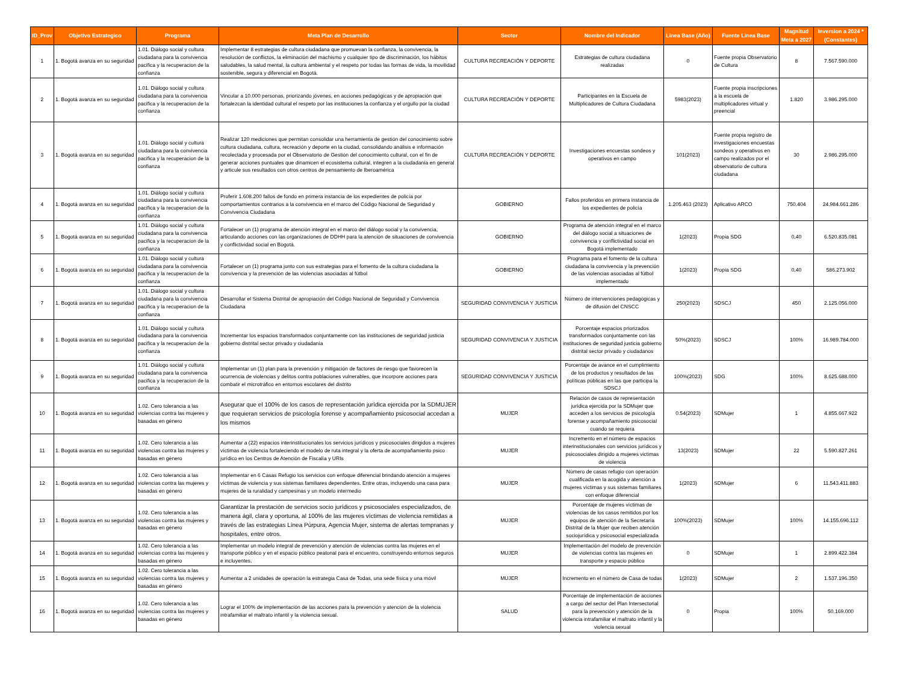| ID_Prov | Objetivo Estrategico | Programa | Meta Plan de Desarrollo | Sector | Nombre del Indicador | Linea Base (Año) | Fuente Linea Base | Magnitud Meta a 2027 | Inversion a 2024 * (Constantes) |
| --- | --- | --- | --- | --- | --- | --- | --- | --- | --- |
| 1 | 1. Bogotá avanza en su seguridad | 1.01. Diálogo social y cultura ciudadana para la convivencia pacifica y la recuperacion de la confianza | Implementar 8 estrategias de cultura ciudadana que promuevan la confianza, la convivencia, la resolución de conflictos, la eliminación del machismo y cualquier tipo de discriminación, los hábitos saludables, la salud mental, la cultura ambiental y el respeto por todas las formas de vida, la movilidad sostenible, segura y diferencial en Bogotá. | CULTURA RECREACIÓN Y DEPORTE | Estrategias de cultura ciudadana realizadas | 0 | Fuente propia Observatorio de Cultura | 8 | 7.567.590.000 |
| 2 | 1. Bogotá avanza en su seguridad | 1.01. Diálogo social y cultura ciudadana para la convivencia pacifica y la recuperacion de la confianza | Vincular a 10.000 personas, priorizando jóvenes, en acciones pedagógicas y de apropiación que fortalezcan la identidad cultural el respeto por las instituciones la confianza y el orgullo por la ciudad | CULTURA RECREACIÓN Y DEPORTE | Participantes en la Escuela de Multiplicadores de Cultura Ciudadana | 5983(2023) | Fuente propia inscripciones a la escuela de multiplicadores virtual y preencial | 1.820 | 3.986.295.000 |
| 3 | 1. Bogotá avanza en su seguridad | 1.01. Diálogo social y cultura ciudadana para la convivencia pacifica y la recuperacion de la confianza | Realizar 120 mediciones que permitan consolidar una herramienta de gestión del conocimiento sobre cultura ciudadana, cultura, recreación y deporte en la ciudad, consolidando análisis e información recolectada y procesada por el Observatorio de Gestión del conocimiento cultural, con el fin de generar acciones puntuales que dinamicen el ecosistema cultural, integren a la ciudadanía en general y articule sus resultados con otros centros de pensamiento de Iberoamérica | CULTURA RECREACIÓN Y DEPORTE | Investigaciones encuestas sondeos y operativos en campo | 101(2023) | Fuente propia registro de investigaciones encuestas sondeos y operativos en campo realizados por el observatorio de cultura ciudadana | 30 | 2.986.295.000 |
| 4 | 1. Bogotá avanza en su seguridad | 1.01. Diálogo social y cultura ciudadana para la convivencia pacifica y la recuperacion de la confianza | Proferir 1.608.200 fallos de fondo en primera instancia de los expedientes de policía por comportamientos contrarios a la convivencia en el marco del Código Nacional de Seguridad y Convivencia Ciudadana | GOBIERNO | Fallos proferidos en primera instancia de los expedientes de policía | 1.205.463 (2023) | Aplicativo ARCO | 750.404 | 24.984.661.286 |
| 5 | 1. Bogotá avanza en su seguridad | 1.01. Diálogo social y cultura ciudadana para la convivencia pacifica y la recuperacion de la confianza | Fortalecer un (1) programa de atención integral en el marco del diálogo social y la convivencia, articulando acciones con las organizaciones de DDHH para la atención de situaciones de convivencia y conflictividad social en Bogotá. | GOBIERNO | Programa de atención integral en el marco del diálogo social a situaciones de convivencia y conflictividad social en Bogotá implementado | 1(2023) | Propia SDG | 0,40 | 6.520.835.081 |
| 6 | 1. Bogotá avanza en su seguridad | 1.01. Diálogo social y cultura ciudadana para la convivencia pacifica y la recuperacion de la confianza | Fortalecer un (1) programa junto con sus estrategias para el fomento de la cultura ciudadana la convivencia y la prevención de las violencias asociadas al fútbol | GOBIERNO | Programa para el fomento de la cultura ciudadana la convivencia y la prevención de las violencias asociadas al fútbol implementado | 1(2023) | Propia SDG | 0,40 | 586.273.902 |
| 7 | 1. Bogotá avanza en su seguridad | 1.01. Diálogo social y cultura ciudadana para la convivencia pacifica y la recuperacion de la confianza | Desarrollar el Sistema Distrital de apropiación del Código Nacional de Seguridad y Convivencia Ciudadana | SEGURIDAD CONVIVENCIA Y JUSTICIA | Número de intervenciones pedagógicas y de difusión del CNSCC | 250(2023) | SDSCJ | 450 | 2.125.056.000 |
| 8 | 1. Bogotá avanza en su seguridad | 1.01. Diálogo social y cultura ciudadana para la convivencia pacifica y la recuperacion de la confianza | Incrementar los espacios transformados conjuntamente con las instituciones de seguridad justicia gobierno distrital sector privado y ciudadanía | SEGURIDAD CONVIVENCIA Y JUSTICIA | Porcentaje espacios priorizados transformados conjuntamente con las instituciones de seguridad justicia gobierno distrital sector privado y ciudadanos | 50%(2023) | SDSCJ | 100% | 16.989.784.000 |
| 9 | 1. Bogotá avanza en su seguridad | 1.01. Diálogo social y cultura ciudadana para la convivencia pacifica y la recuperacion de la confianza | Implementar un (1) plan para la prevención y mitigación de factores de riesgo que favorecen la ocurrencia de violencias y delitos contra poblaciones vulnerables, que incorpore acciones para combatir el microtráfico en entornos escolares del distrito | SEGURIDAD CONVIVENCIA Y JUSTICIA | Porcentaje de avance en el cumplimiento de los productos y resultados de las políticas públicas en las que participa la SDSCJ | 100%(2023) | SDG | 100% | 8.625.688.000 |
| 10 | 1. Bogotá avanza en su seguridad | 1.02. Cero tolerancia a las violencias contra las mujeres y basadas en género | Asegurar que el 100% de los casos de representación jurídica ejercida por la SDMUJER que requieran servicios de psicología forense y acompañamiento psicosocial accedan a los mismos | MUJER | Relación de casos de representación jurídica ejercida por la SDMujer que acceden a los servicios de psicología forense y acompañamiento psicosocial cuando se requiera | 0.54(2023) | SDMujer | 1 | 4.855.667.922 |
| 11 | 1. Bogotá avanza en su seguridad | 1.02. Cero tolerancia a las violencias contra las mujeres y basadas en género | Aumentar a (22) espacios interinstitucionales los servicios jurídicos y psicosociales dirigidos a mujeres víctimas de violencia fortaleciendo el modelo de ruta integral y la oferta de acompañamiento psico jurídico en los Centros de Atención de Fiscalía y URIs | MUJER | Incremento en el número de espacios interinstitucionales con servicios jurídicos y psicosociales dirigido a mujeres victimas de violencia | 13(2023) | SDMujer | 22 | 5.590.827.261 |
| 12 | 1. Bogotá avanza en su seguridad | 1.02. Cero tolerancia a las violencias contra las mujeres y basadas en género | Implementar en 6 Casas Refugio los servicios con enfoque diferencial brindando atención a mujeres víctimas de violencia y sus sistemas familiares dependientes. Entre otras, incluyendo una casa para mujeres de la ruralidad y campesinas y un modelo intermedio | MUJER | Número de casas refugio con operación cualificada en la acogida y atención a mujeres víctimas y sus sistemas familiares con enfoque diferencial | 1(2023) | SDMujer | 6 | 11.543.411.883 |
| 13 | 1. Bogotá avanza en su seguridad | 1.02. Cero tolerancia a las violencias contra las mujeres y basadas en género | Garantizar la prestación de servicios socio jurídicos y psicosociales especializados, de manera ágil, clara y oportuna, al 100% de las mujeres víctimas de violencia remitidas a través de las estrategias Línea Púrpura, Agencia Mujer, sistema de alertas tempranas y hospitales, entre otros. | MUJER | Porcentaje de mujeres víctimas de violencias de los casos remitidos por los equipos de atención de la Secretaría Distrital de la Mujer que reciben atención sociojurídica y psicosocial especializada | 100%(2023) | SDMujer | 100% | 14.155.696.112 |
| 14 | 1. Bogotá avanza en su seguridad | 1.02. Cero tolerancia a las violencias contra las mujeres y basadas en género | Implementar un modelo integral de prevención y atención de violencias contra las mujeres en el transporte público y en el espacio público peatonal para el encuentro, construyendo entornos seguros e incluyentes. | MUJER | Implementación del modelo de prevención de violencias contra las mujeres en transporte y espacio público | 0 | SDMujer | 1 | 2.899.422.384 |
| 15 | 1. Bogotá avanza en su seguridad | 1.02. Cero tolerancia a las violencias contra las mujeres y basadas en género | Aumentar a 2 unidades de operación la estrategia Casa de Todas, una sede física y una móvil | MUJER | Incremento en el número de Casa de todas | 1(2023) | SDMujer | 2 | 1.537.196.350 |
| 16 | 1. Bogotá avanza en su seguridad | 1.02. Cero tolerancia a las violencias contra las mujeres y basadas en género | Lograr el 100% de implementación de las acciones para la prevención y atención de la violencia intrafamiliar el maltrato infantil y la violencia sexual. | SALUD | Porcentaje de implementación de acciones a cargo del sector del Plan Intersectorial para la prevención y atención de la violencia intrafamiliar el maltrato infantil y la violencia sexual | 0 | Propia | 100% | 50.169.000 |